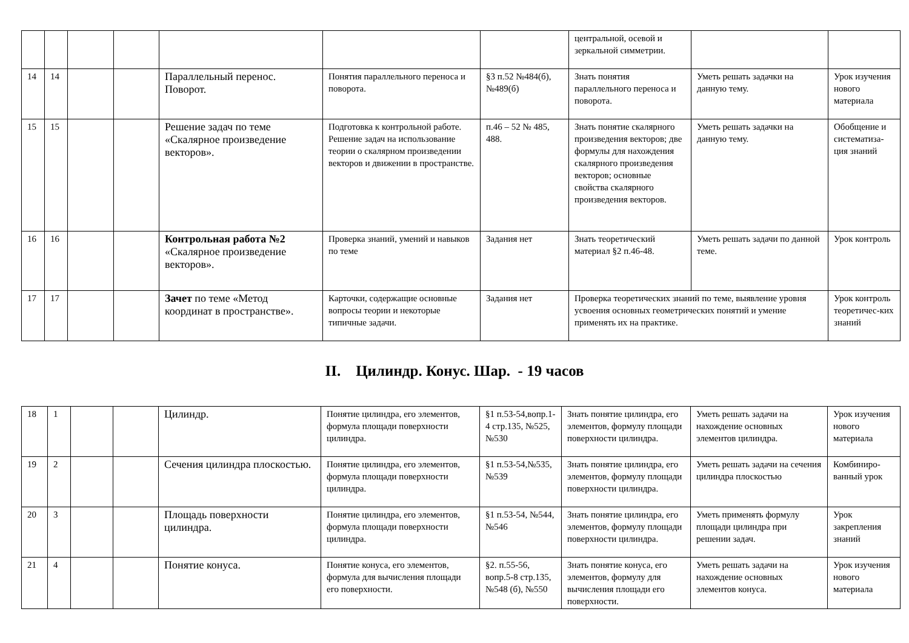| | | | | | | | центральной, осевой и зеркальной симметрии. | | |
| 14 | 14 | | | Параллельный перенос. Поворот. | Понятия параллельного переноса и поворота. | §3 п.52 №484(б), №489(б) | Знать понятия параллельного переноса и поворота. | Уметь решать задачки на данную тему. | Урок изучения нового материала |
| 15 | 15 | | | Решение задач по теме «Скалярное произведение векторов». | Подготовка к контрольной работе. Решение задач на использование теории о скалярном произведении векторов и движении в пространстве. | п.46 – 52 № 485, 488. | Знать понятие скалярного произведения векторов; две формулы для нахождения скалярного произведения векторов; основные свойства скалярного произведения векторов. | Уметь решать задачки на данную тему. | Обобщение и систематиза-ция знаний |
| 16 | 16 | | | Контрольная работа №2 «Скалярное произведение векторов». | Проверка знаний, умений и навыков по теме | Задания нет | Знать теоретический материал §2 п.46-48. | Уметь решать задачи по данной теме. | Урок контроль |
| 17 | 17 | | | Зачет по теме «Метод координат в пространстве». | Карточки, содержащие основные вопросы теории и некоторые типичные задачи. | Задания нет | Проверка теоретических знаний по теме, выявление уровня усвоения основных геометрических понятий и умение применять их на практике. | | Урок контроль теоретичес-ких знаний |
II. Цилиндр. Конус. Шар. - 19 часов
| 18 | 1 | | | Цилиндр. | Понятие цилиндра, его элементов, формула площади поверхности цилиндра. | §1 п.53-54,вопр.1-4 стр.135, №525, №530 | Знать понятие цилиндра, его элементов, формулу площади поверхности цилиндра. | Уметь решать задачи на нахождение основных элементов цилиндра. | Урок изучения нового материала |
| 19 | 2 | | | Сечения цилиндра плоскостью. | Понятие цилиндра, его элементов, формула площади поверхности цилиндра. | §1 п.53-54,№535, №539 | Знать понятие цилиндра, его элементов, формулу площади поверхности цилиндра. | Уметь решать задачи на сечения цилиндра плоскостью | Комбиниро-ванный урок |
| 20 | 3 | | | Площадь поверхности цилиндра. | Понятие цилиндра, его элементов, формула площади поверхности цилиндра. | §1 п.53-54, №544, №546 | Знать понятие цилиндра, его элементов, формулу площади поверхности цилиндра. | Уметь применять формулу площади цилиндра при решении задач. | Урок закрепления знаний |
| 21 | 4 | | | Понятие конуса. | Понятие конуса, его элементов, формула для вычисления площади его поверхности. | §2. п.55-56, вопр.5-8 стр.135, №548 (б), №550 | Знать понятие конуса, его элементов, формулу для вычисления площади его поверхности. | Уметь решать задачи на нахождение основных элементов конуса. | Урок изучения нового материала |